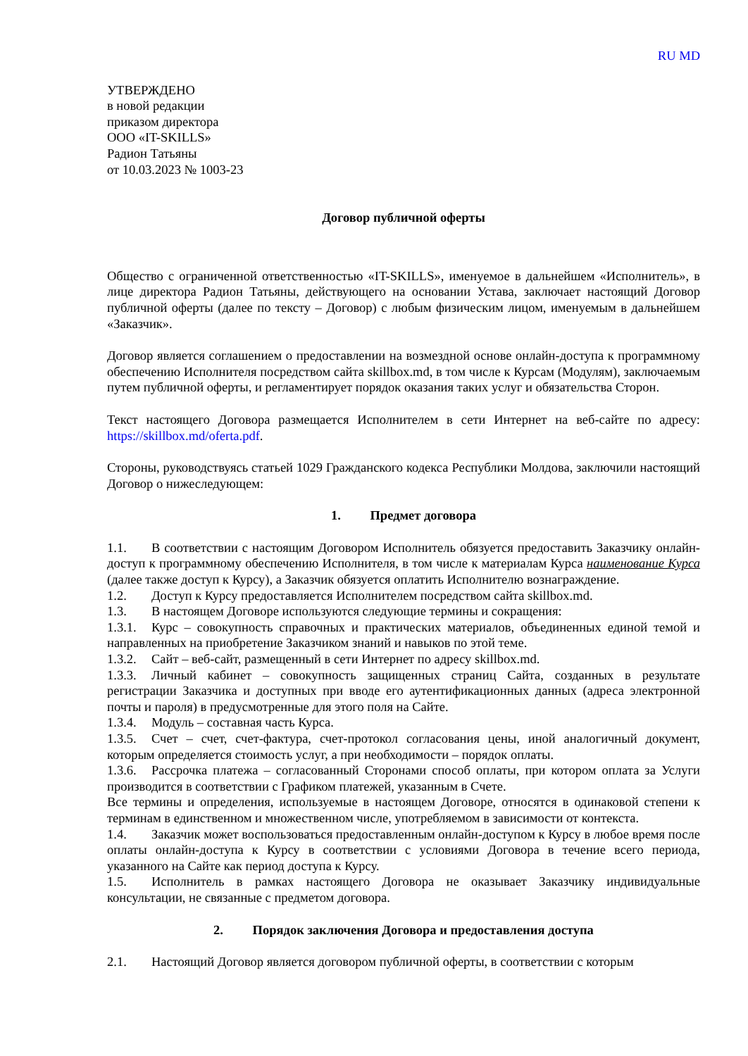RU MD
УТВЕРЖДЕНО
в новой редакции
приказом директора
ООО «IT-SKILLS»
Радион Татьяны
от 10.03.2023 № 1003-23
Договор публичной оферты
Общество с ограниченной ответственностью «IT-SKILLS», именуемое в дальнейшем «Исполнитель», в лице директора Радион Татьяны, действующего на основании Устава, заключает настоящий Договор публичной оферты (далее по тексту – Договор) с любым физическим лицом, именуемым в дальнейшем «Заказчик».
Договор является соглашением о предоставлении на возмездной основе онлайн-доступа к программному обеспечению Исполнителя посредством сайта skillbox.md, в том числе к Курсам (Модулям), заключаемым путем публичной оферты, и регламентирует порядок оказания таких услуг и обязательства Сторон.
Текст настоящего Договора размещается Исполнителем в сети Интернет на веб-сайте по адресу: https://skillbox.md/oferta.pdf.
Стороны, руководствуясь статьей 1029 Гражданского кодекса Республики Молдова, заключили настоящий Договор о нижеследующем:
1. Предмет договора
1.1. В соответствии с настоящим Договором Исполнитель обязуется предоставить Заказчику онлайн-доступ к программному обеспечению Исполнителя, в том числе к материалам Курса наименование Курса (далее также доступ к Курсу), а Заказчик обязуется оплатить Исполнителю вознаграждение.
1.2. Доступ к Курсу предоставляется Исполнителем посредством сайта skillbox.md.
1.3. В настоящем Договоре используются следующие термины и сокращения:
1.3.1. Курс – совокупность справочных и практических материалов, объединенных единой темой и направленных на приобретение Заказчиком знаний и навыков по этой теме.
1.3.2. Сайт – веб-сайт, размещенный в сети Интернет по адресу skillbox.md.
1.3.3. Личный кабинет – совокупность защищенных страниц Сайта, созданных в результате регистрации Заказчика и доступных при вводе его аутентификационных данных (адреса электронной почты и пароля) в предусмотренные для этого поля на Сайте.
1.3.4. Модуль – составная часть Курса.
1.3.5. Счет – счет, счет-фактура, счет-протокол согласования цены, иной аналогичный документ, которым определяется стоимость услуг, а при необходимости – порядок оплаты.
1.3.6. Рассрочка платежа – согласованный Сторонами способ оплаты, при котором оплата за Услуги производится в соответствии с Графиком платежей, указанным в Счете.
Все термины и определения, используемые в настоящем Договоре, относятся в одинаковой степени к терминам в единственном и множественном числе, употребляемом в зависимости от контекста.
1.4. Заказчик может воспользоваться предоставленным онлайн-доступом к Курсу в любое время после оплаты онлайн-доступа к Курсу в соответствии с условиями Договора в течение всего периода, указанного на Сайте как период доступа к Курсу.
1.5. Исполнитель в рамках настоящего Договора не оказывает Заказчику индивидуальные консультации, не связанные с предметом договора.
2. Порядок заключения Договора и предоставления доступа
2.1. Настоящий Договор является договором публичной оферты, в соответствии с которым